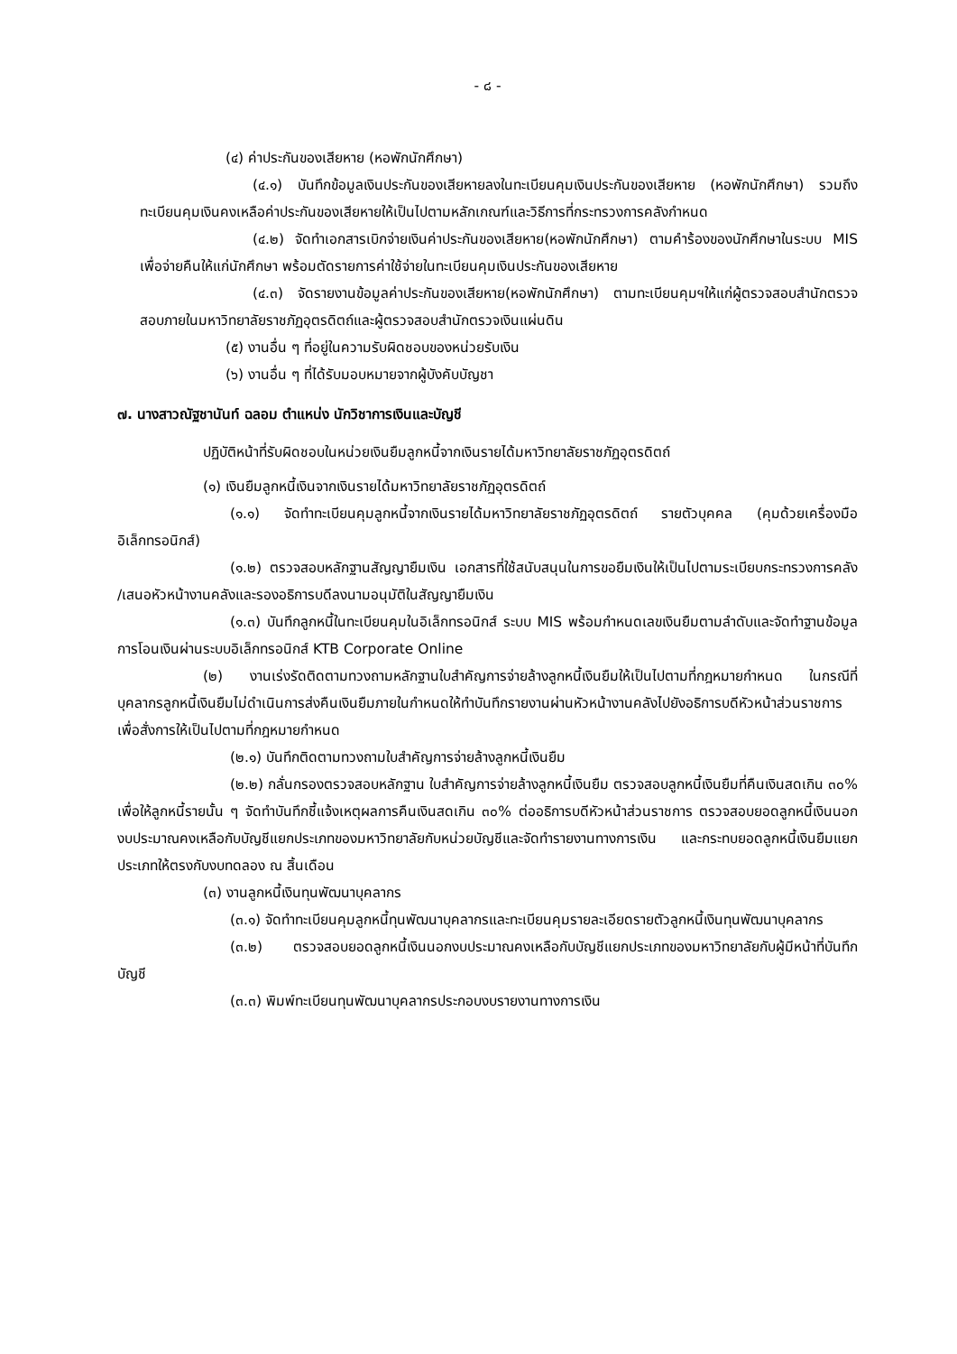- ๘ -
(๔) ค่าประกันของเสียหาย (หอพักนักศึกษา)
(๔.๑) บันทึกข้อมูลเงินประกันของเสียหายลงในทะเบียนคุมเงินประกันของเสียหาย (หอพักนักศึกษา) รวมถึงทะเบียนคุมเงินคงเหลือค่าประกันของเสียหายให้เป็นไปตามหลักเกณฑ์และวิธีการที่กระทรวงการคลังกำหนด
(๔.๒) จัดทำเอกสารเบิกจ่ายเงินค่าประกันของเสียหาย(หอพักนักศึกษา) ตามคำร้องของนักศึกษาในระบบ MIS เพื่อจ่ายคืนให้แก่นักศึกษา พร้อมตัดรายการค่าใช้จ่ายในทะเบียนคุมเงินประกันของเสียหาย
(๔.๓) จัดรายงานข้อมูลค่าประกันของเสียหาย(หอพักนักศึกษา) ตามทะเบียนคุมฯให้แก่ผู้ตรวจสอบสำนักตรวจสอบภายในมหาวิทยาลัยราชภัฏอุตรดิตถ์และผู้ตรวจสอบสำนักตรวจเงินแผ่นดิน
(๕) งานอื่น ๆ ที่อยู่ในความรับผิดชอบของหน่วยรับเงิน
(๖) งานอื่น ๆ ที่ได้รับมอบหมายจากผู้บังคับบัญชา
๗. นางสาวณัฐชานันท์ ฉลอม ตำแหน่ง นักวิชาการเงินและบัญชี
ปฏิบัติหน้าที่รับผิดชอบในหน่วยเงินยืมลูกหนี้จากเงินรายได้มหาวิทยาลัยราชภัฏอุตรดิตถ์
(๑) เงินยืมลูกหนี้เงินจากเงินรายได้มหาวิทยาลัยราชภัฏอุตรดิตถ์
(๑.๑) จัดทำทะเบียนคุมลูกหนี้จากเงินรายได้มหาวิทยาลัยราชภัฏอุตรดิตถ์ รายตัวบุคคล (คุมด้วยเครื่องมืออิเล็กทรอนิกส์)
(๑.๒) ตรวจสอบหลักฐานสัญญายืมเงิน เอกสารที่ใช้สนับสนุนในการขอยืมเงินให้เป็นไปตามระเบียบกระทรวงการคลัง /เสนอหัวหน้างานคลังและรองอธิการบดีลงนามอนุมัติในสัญญายืมเงิน
(๑.๓) บันทึกลูกหนี้ในทะเบียนคุมในอิเล็กทรอนิกส์ ระบบ MIS พร้อมกำหนดเลขเงินยืมตามลำดับและจัดทำฐานข้อมูลการโอนเงินผ่านระบบอิเล็กทรอนิกส์ KTB Corporate Online
(๒) งานเร่งรัดติดตามทวงถามหลักฐานใบสำคัญการจ่ายล้างลูกหนี้เงินยืมให้เป็นไปตามที่กฎหมายกำหนด ในกรณีที่บุคลากรลูกหนี้เงินยืมไม่ดำเนินการส่งคืนเงินยืมภายในกำหนดให้ทำบันทึกรายงานผ่านหัวหน้างานคลังไปยังอธิการบดีหัวหน้าส่วนราชการ เพื่อสั่งการให้เป็นไปตามที่กฎหมายกำหนด
(๒.๑) บันทึกติดตามทวงถามใบสำคัญการจ่ายล้างลูกหนี้เงินยืม
(๒.๒) กลั่นกรองตรวจสอบหลักฐาน ใบสำคัญการจ่ายล้างลูกหนี้เงินยืม ตรวจสอบลูกหนี้เงินยืมที่คืนเงินสดเกิน ๓๐% เพื่อให้ลูกหนี้รายนั้น ๆ จัดทำบันทึกชี้แจ้งเหตุผลการคืนเงินสดเกิน ๓๐% ต่ออธิการบดีหัวหน้าส่วนราชการ ตรวจสอบยอดลูกหนี้เงินนอกงบประมาณคงเหลือกับบัญชีแยกประเภทของมหาวิทยาลัยกับหน่วยบัญชีและจัดทำรายงานทางการเงิน และกระทบยอดลูกหนี้เงินยืมแยกประเภทให้ตรงกับงบทดลอง ณ สิ้นเดือน
(๓) งานลูกหนี้เงินทุนพัฒนาบุคลากร
(๓.๑) จัดทำทะเบียนคุมลูกหนี้ทุนพัฒนาบุคลากรและทะเบียนคุมรายละเอียดรายตัวลูกหนี้เงินทุนพัฒนาบุคลากร
(๓.๒) ตรวจสอบยอดลูกหนี้เงินนอกงบประมาณคงเหลือกับบัญชีแยกประเภทของมหาวิทยาลัยกับผู้มีหน้าที่บันทึกบัญชี
(๓.๓) พิมพ์ทะเบียนทุนพัฒนาบุคลากรประกอบงบรายงานทางการเงิน